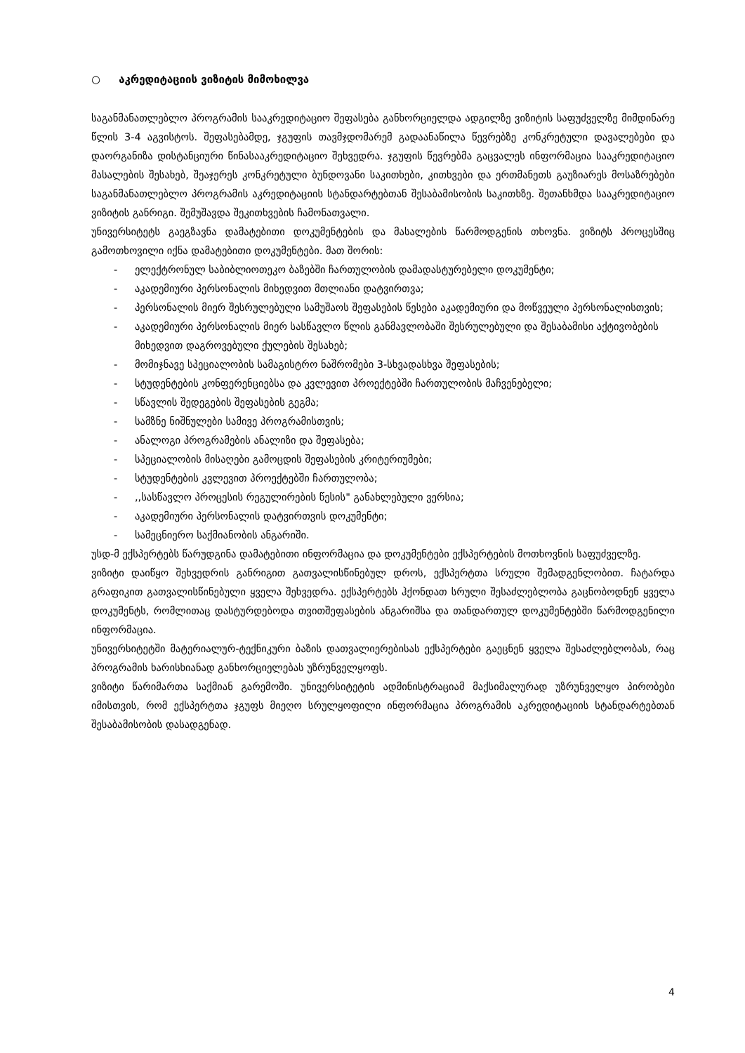○ აკრედიტაციის ვიზიტის მიმოხილვა
საგანმანათლებლო პროგრამის სააკრედიტაციო შეფასება განხორციელდა ადგილზე ვიზიტის საფუძველზე მიმდინარე წლის 3-4 აგვისტოს. შეფასებამდე, ჯგუფის თავმჯდომარემ გადაანაწილა წევრებზე კონკრეტული დავალებები და დაორგანიზა დისტანციური წინასააკრედიტაციო შეხვედრა. ჯგუფის წევრებმა გაცვალეს ინფორმაცია სააკრედიტაციო მასალების შესახებ, შეაჯერეს კონკრეტული ბუნდოვანი საკითხები, კითხვები და ერთმანეთს გაუზიარეს მოსაზრებები საგანმანათლებლო პროგრამის აკრედიტაციის სტანდარტებთან შესაბამისობის საკითხზე. შეთანხმდა სააკრედიტაციო ვიზიტის განრიგი. შემუშავდა შეკითხვების ჩამონათვალი.
უნივერსიტეტს გაეგზავნა დამატებითი დოკუმენტების და მასალების წარმოდგენის თხოვნა. ვიზიტს პროცესშიც გამოთხოვილი იქნა დამატებითი დოკუმენტები. მათ შორის:
- ელექტრონულ საბიბლიოთეკო ბაზებში ჩართულობის დამადასტურებელი დოკუმენტი;
- აკადემიური პერსონალის მიხედვით მთლიანი დატვირთვა;
- პერსონალის მიერ შესრულებული სამუშაოს შეფასების წესები აკადემიური და მოწვეული პერსონალისთვის;
- აკადემიური პერსონალის მიერ სასწავლო წლის განმავლობაში შესრულებული და შესაბამისი აქტივობების მიხედვით დაგროვებული ქულების შესახებ;
- მომიჯნავე სპეციალობის სამაგისტრო ნაშრომები 3-სხვადასხვა შეფასების;
- სტუდენტების კონფერენციებსა და კვლევით პროექტებში ჩართულობის მაჩვენებელი;
- სწავლის შედეგების შეფასების გეგმა;
- სამზნე ნიშნულები სამივე პროგრამისთვის;
- ანალოგი პროგრამების ანალიზი და შეფასება;
- სპეციალობის მისაღები გამოცდის შეფასების კრიტერიუმები;
- სტუდენტების კვლევით პროექტებში ჩართულობა;
-,,სასწავლო პროცესის რეგულირების წესის" განახლებული ვერსია;
- აკადემიური პერსონალის დატვირთვის დოკუმენტი;
- სამეცნიერო საქმიანობის ანგარიში.
უსდ-მ ექსპერტებს წარუდგინა დამატებითი ინფორმაცია და დოკუმენტები ექსპერტების მოთხოვნის საფუძველზე.
ვიზიტი დაიწყო შეხვედრის განრიგით გათვალისწინებულ დროს, ექსპერტთა სრული შემადგენლობით. ჩატარდა გრაფიკით გათვალისწინებული ყველა შეხვედრა. ექსპერტებს ჰქონდათ სრული შესაძლებლობა გაცნობოდნენ ყველა დოკუმენტს, რომლითაც დასტურდებოდა თვითშეფასების ანგარიშსა და თანდართულ დოკუმენტებში წარმოდგენილი ინფორმაცია.
უნივერსიტეტში მატერიალურ-ტექნიკური ბაზის დათვალიერებისას ექსპერტები გაეცნენ ყველა შესაძლებლობას, რაც პროგრამის ხარისხიანად განხორციელებას უზრუნველყოფს.
ვიზიტი წარიმართა საქმიან გარემოში. უნივერსიტეტის ადმინისტრაციამ მაქსიმალურად უზრუნველყო პირობები იმისთვის, რომ ექსპერტთა ჯგუფს მიეღო სრულყოფილი ინფორმაცია პროგრამის აკრედიტაციის სტანდარტებთან შესაბამისობის დასადგენად.
4